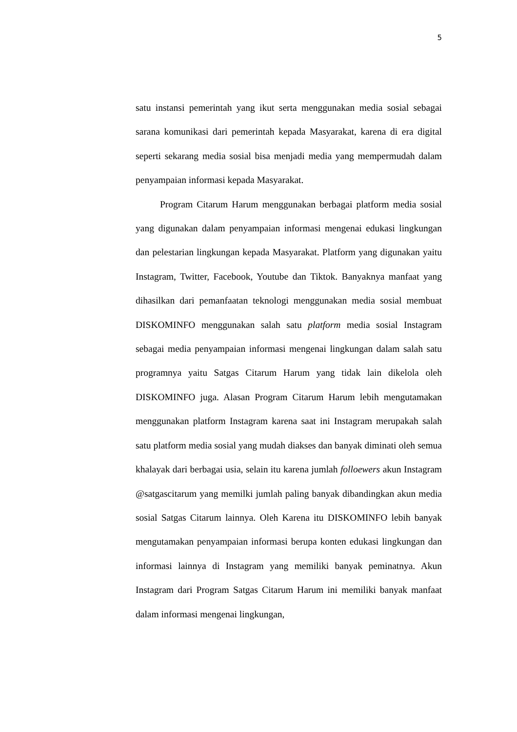5
satu instansi pemerintah yang ikut serta menggunakan media sosial sebagai sarana komunikasi dari pemerintah kepada Masyarakat, karena di era digital seperti sekarang media sosial bisa menjadi media yang mempermudah dalam penyampaian informasi kepada Masyarakat.
Program Citarum Harum menggunakan berbagai platform media sosial yang digunakan dalam penyampaian informasi mengenai edukasi lingkungan dan pelestarian lingkungan kepada Masyarakat. Platform yang digunakan yaitu Instagram, Twitter, Facebook, Youtube dan Tiktok. Banyaknya manfaat yang dihasilkan dari pemanfaatan teknologi menggunakan media sosial membuat DISKOMINFO menggunakan salah satu platform media sosial Instagram sebagai media penyampaian informasi mengenai lingkungan dalam salah satu programnya yaitu Satgas Citarum Harum yang tidak lain dikelola oleh DISKOMINFO juga. Alasan Program Citarum Harum lebih mengutamakan menggunakan platform Instagram karena saat ini Instagram merupakah salah satu platform media sosial yang mudah diakses dan banyak diminati oleh semua khalayak dari berbagai usia, selain itu karena jumlah folloewers akun Instagram @satgascitarum yang memilki jumlah paling banyak dibandingkan akun media sosial Satgas Citarum lainnya. Oleh Karena itu DISKOMINFO lebih banyak mengutamakan penyampaian informasi berupa konten edukasi lingkungan dan informasi lainnya di Instagram yang memiliki banyak peminatnya. Akun Instagram dari Program Satgas Citarum Harum ini memiliki banyak manfaat dalam informasi mengenai lingkungan,